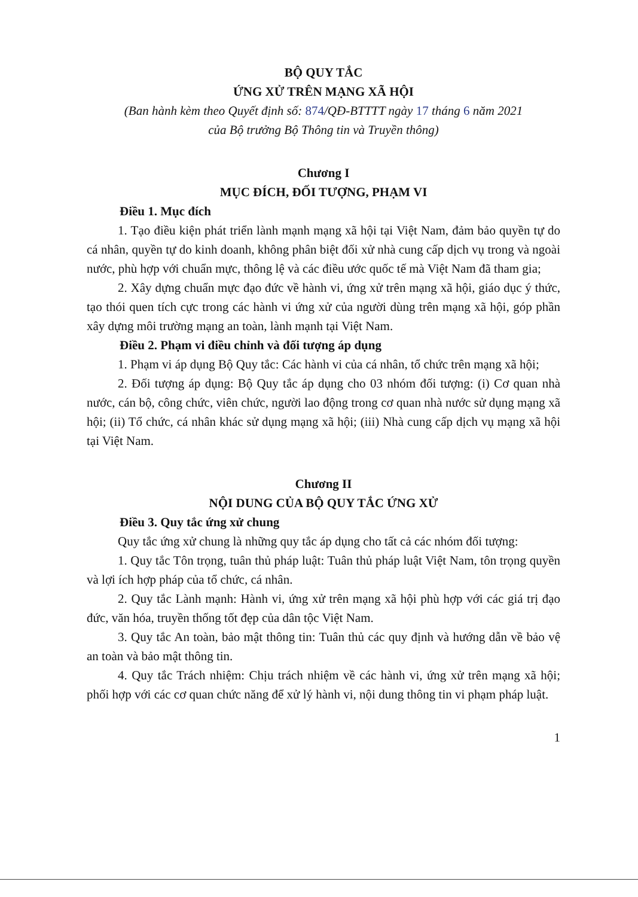BỘ QUY TẮC
ỨNG XỬ TRÊN MẠNG XÃ HỘI
(Ban hành kèm theo Quyết định số: 874/QĐ-BTTTT ngày 17 tháng 6 năm 2021
của Bộ trưởng Bộ Thông tin và Truyền thông)
Chương I
MỤC ĐÍCH, ĐỐI TƯỢNG, PHẠM VI
Điều 1. Mục đích
1. Tạo điều kiện phát triển lành mạnh mạng xã hội tại Việt Nam, đảm bảo quyền tự do cá nhân, quyền tự do kinh doanh, không phân biệt đối xử nhà cung cấp dịch vụ trong và ngoài nước, phù hợp với chuẩn mực, thông lệ và các điều ước quốc tế mà Việt Nam đã tham gia;
2. Xây dựng chuẩn mực đạo đức về hành vi, ứng xử trên mạng xã hội, giáo dục ý thức, tạo thói quen tích cực trong các hành vi ứng xử của người dùng trên mạng xã hội, góp phần xây dựng môi trường mạng an toàn, lành mạnh tại Việt Nam.
Điều 2. Phạm vi điều chỉnh và đối tượng áp dụng
1. Phạm vi áp dụng Bộ Quy tắc: Các hành vi của cá nhân, tổ chức trên mạng xã hội;
2. Đối tượng áp dụng: Bộ Quy tắc áp dụng cho 03 nhóm đối tượng: (i) Cơ quan nhà nước, cán bộ, công chức, viên chức, người lao động trong cơ quan nhà nước sử dụng mạng xã hội; (ii) Tổ chức, cá nhân khác sử dụng mạng xã hội; (iii) Nhà cung cấp dịch vụ mạng xã hội tại Việt Nam.
Chương II
NỘI DUNG CỦA BỘ QUY TẮC ỨNG XỬ
Điều 3. Quy tắc ứng xử chung
Quy tắc ứng xử chung là những quy tắc áp dụng cho tất cả các nhóm đối tượng:
1. Quy tắc Tôn trọng, tuân thủ pháp luật: Tuân thủ pháp luật Việt Nam, tôn trọng quyền và lợi ích hợp pháp của tổ chức, cá nhân.
2. Quy tắc Lành mạnh: Hành vi, ứng xử trên mạng xã hội phù hợp với các giá trị đạo đức, văn hóa, truyền thống tốt đẹp của dân tộc Việt Nam.
3. Quy tắc An toàn, bảo mật thông tin: Tuân thủ các quy định và hướng dẫn về bảo vệ an toàn và bảo mật thông tin.
4. Quy tắc Trách nhiệm: Chịu trách nhiệm về các hành vi, ứng xử trên mạng xã hội; phối hợp với các cơ quan chức năng để xử lý hành vi, nội dung thông tin vi phạm pháp luật.
1